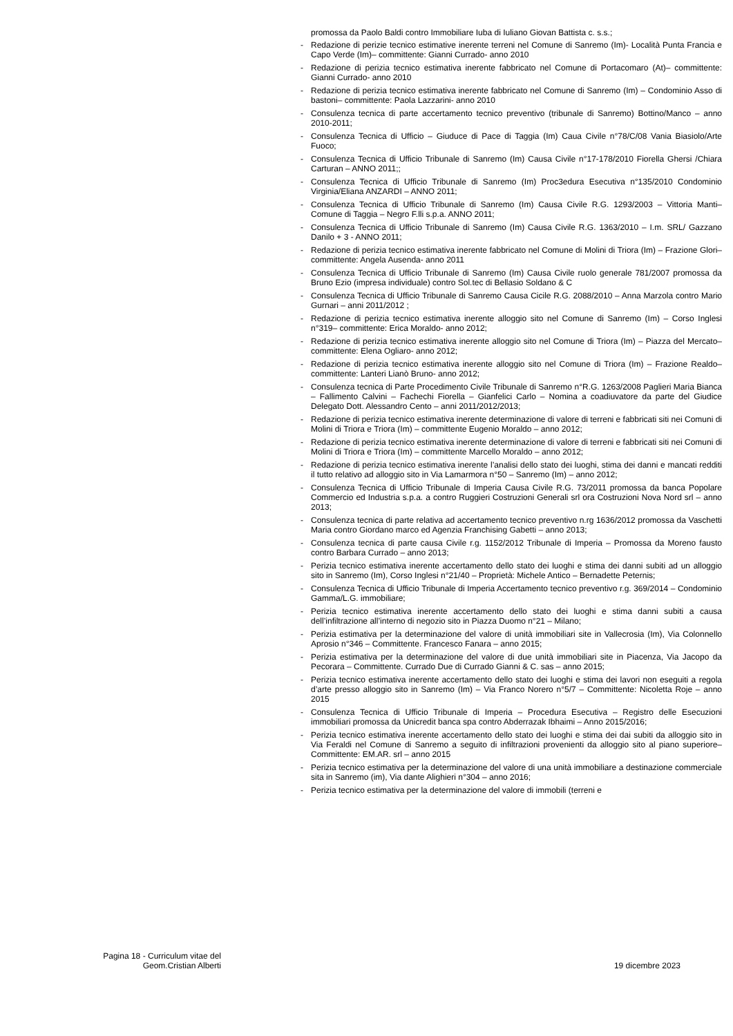promossa da Paolo Baldi contro Immobiliare Iuba di Iuliano Giovan Battista c. s.s.;
- Redazione di perizie tecnico estimative inerente terreni nel Comune di Sanremo (Im)- Località Punta Francia e Capo Verde (Im)– committente: Gianni Currado- anno 2010
- Redazione di perizia tecnico estimativa inerente fabbricato nel Comune di Portacomaro (At)– committente: Gianni Currado- anno 2010
- Redazione di perizia tecnico estimativa inerente fabbricato nel Comune di Sanremo (Im) – Condominio Asso di bastoni– committente: Paola Lazzarini- anno 2010
- Consulenza tecnica di parte accertamento tecnico preventivo (tribunale di Sanremo) Bottino/Manco – anno 2010-2011;
- Consulenza Tecnica di Ufficio – Giuduce di Pace di Taggia (Im) Caua Civile n°78/C/08 Vania Biasiolo/Arte Fuoco;
- Consulenza Tecnica di Ufficio Tribunale di Sanremo (Im) Causa Civile n°17-178/2010 Fiorella Ghersi /Chiara Carturan – ANNO 2011;;
- Consulenza Tecnica di Ufficio Tribunale di Sanremo (Im) Proc3edura Esecutiva n°135/2010 Condominio Virginia/Eliana ANZARDI – ANNO 2011;
- Consulenza Tecnica di Ufficio Tribunale di Sanremo (Im) Causa Civile R.G. 1293/2003 – Vittoria Manti– Comune di Taggia – Negro F.lli s.p.a. ANNO 2011;
- Consulenza Tecnica di Ufficio Tribunale di Sanremo (Im) Causa Civile R.G. 1363/2010 – I.m. SRL/ Gazzano Danilo + 3 - ANNO 2011;
- Redazione di perizia tecnico estimativa inerente fabbricato nel Comune di Molini di Triora (Im) – Frazione Glori– committente: Angela Ausenda- anno 2011
- Consulenza Tecnica di Ufficio Tribunale di Sanremo (Im) Causa Civile ruolo generale 781/2007 promossa da Bruno Ezio (impresa individuale) contro Sol.tec di Bellasio Soldano & C
- Consulenza Tecnica di Ufficio Tribunale di Sanremo Causa Cicile R.G. 2088/2010 – Anna Marzola contro Mario Gurnari – anni 2011/2012 ;
- Redazione di perizia tecnico estimativa inerente alloggio sito nel Comune di Sanremo (Im) – Corso Inglesi n°319– committente: Erica Moraldo- anno 2012;
- Redazione di perizia tecnico estimativa inerente alloggio sito nel Comune di Triora (Im) – Piazza del Mercato– committente: Elena Ogliaro- anno 2012;
- Redazione di perizia tecnico estimativa inerente alloggio sito nel Comune di Triora (Im) – Frazione Realdo– committente: Lanteri Lianò Bruno- anno 2012;
- Consulenza tecnica di Parte Procedimento Civile Tribunale di Sanremo n°R.G. 1263/2008 Paglieri Maria Bianca – Fallimento Calvini – Fachechi Fiorella – Gianfelici Carlo – Nomina a coadiuvatore da parte del Giudice Delegato Dott. Alessandro Cento – anni 2011/2012/2013;
- Redazione di perizia tecnico estimativa inerente determinazione di valore di terreni e fabbricati siti nei Comuni di Molini di Triora e Triora (Im) – committente Eugenio Moraldo – anno 2012;
- Redazione di perizia tecnico estimativa inerente determinazione di valore di terreni e fabbricati siti nei Comuni di Molini di Triora e Triora (Im) – committente Marcello Moraldo – anno 2012;
- Redazione di perizia tecnico estimativa inerente l’analisi dello stato dei luoghi, stima dei danni e mancati redditi il tutto relativo ad alloggio sito in Via Lamarmora n°50 – Sanremo (Im) – anno 2012;
- Consulenza Tecnica di Ufficio Tribunale di Imperia Causa Civile R.G. 73/2011 promossa da banca Popolare Commercio ed Industria s.p.a. a contro Ruggieri Costruzioni Generali srl ora Costruzioni Nova Nord srl – anno 2013;
- Consulenza tecnica di parte relativa ad accertamento tecnico preventivo n.rg 1636/2012 promossa da Vaschetti Maria contro Giordano marco ed Agenzia Franchising Gabetti – anno 2013;
- Consulenza tecnica di parte causa Civile r.g. 1152/2012 Tribunale di Imperia – Promossa da Moreno fausto contro Barbara Currado – anno 2013;
- Perizia tecnico estimativa inerente accertamento dello stato dei luoghi e stima dei danni subiti ad un alloggio sito in Sanremo (Im), Corso Inglesi n°21/40 – Proprietà: Michele Antico – Bernadette Peternis;
- Consulenza Tecnica di Ufficio Tribunale di Imperia Accertamento tecnico preventivo r.g. 369/2014 – Condominio Gamma/L.G. immobiliare;
- Perizia tecnico estimativa inerente accertamento dello stato dei luoghi e stima danni subiti a causa dell’infiltrazione all’interno di negozio sito in Piazza Duomo n°21 – Milano;
- Perizia estimativa per la determinazione del valore di unità immobiliari site in Vallecrosia (Im), Via Colonnello Aprosio n°346 – Committente. Francesco Fanara – anno 2015;
- Perizia estimativa per la determinazione del valore di due unità immobiliari site in Piacenza, Via Jacopo da Pecorara – Committente. Currado Due di Currado Gianni & C. sas – anno 2015;
- Perizia tecnico estimativa inerente accertamento dello stato dei luoghi e stima dei lavori non eseguiti a regola d’arte presso alloggio sito in Sanremo (Im) – Via Franco Norero n°5/7 – Committente: Nicoletta Roje – anno 2015
- Consulenza Tecnica di Ufficio Tribunale di Imperia – Procedura Esecutiva – Registro delle Esecuzioni immobiliari promossa da Unicredit banca spa contro Abderrazak Ibhaimi – Anno 2015/2016;
- Perizia tecnico estimativa inerente accertamento dello stato dei luoghi e stima dei dai subiti da alloggio sito in Via Feraldi nel Comune di Sanremo a seguito di infiltrazioni provenienti da alloggio sito al piano superiore– Committente: EM.AR. srl – anno 2015
- Perizia tecnico estimativa per la determinazione del valore di una unità immobiliare a destinazione commerciale sita in Sanremo (im), Via dante Alighieri n°304 – anno 2016;
- Perizia tecnico estimativa per la determinazione del valore di immobili (terreni e
Pagina 18 - Curriculum vitae del
Geom.Cristian Alberti
19 dicembre 2023